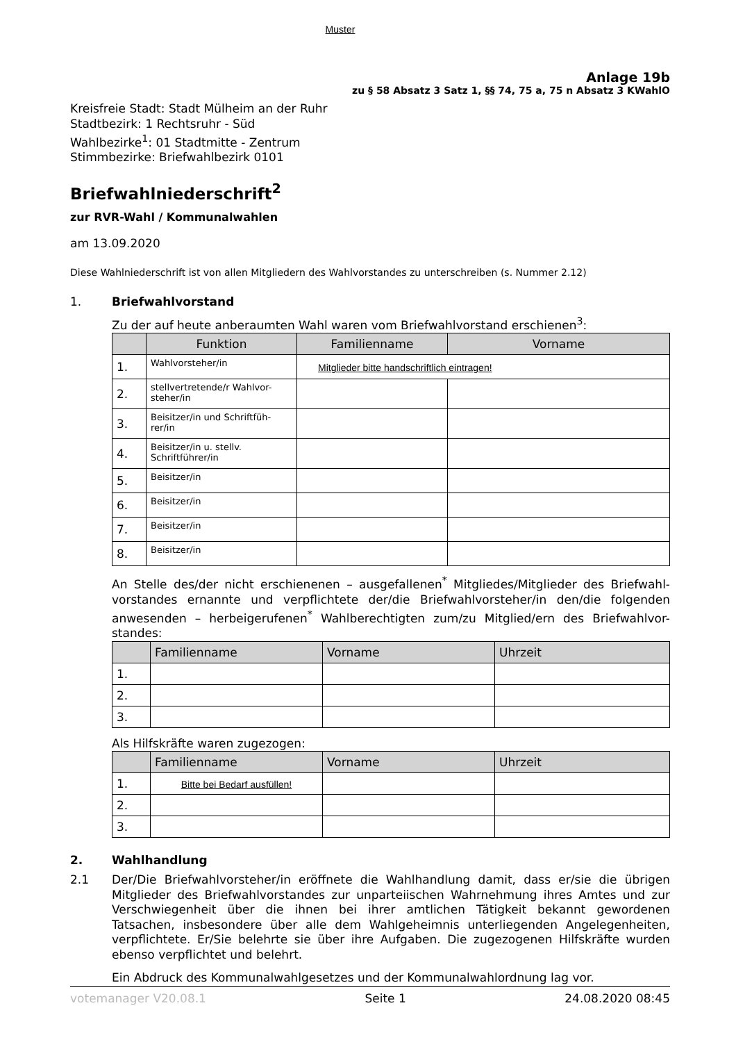Muster
Anlage 19b
zu § 58 Absatz 3 Satz 1, §§ 74, 75 a, 75 n Absatz 3 KWahlO
Kreisfreie Stadt: Stadt Mülheim an der Ruhr
Stadtbezirk: 1 Rechtsruhr - Süd
Wahlbezirke<sup>1</sup>: 01 Stadtmitte - Zentrum
Stimmbezirke: Briefwahlbezirk 0101
Briefwahlniederschrift<sup>2</sup>
zur RVR-Wahl / Kommunalwahlen
am 13.09.2020
Diese Wahlniederschrift ist von allen Mitgliedern des Wahlvorstandes zu unterschreiben (s. Nummer 2.12)
1. Briefwahlvorstand
Zu der auf heute anberaumten Wahl waren vom Briefwahlvorstand erschienen<sup>3</sup>:
| | Funktion | Familienname | Vorname |
| --- | --- | --- | --- |
| 1. | Wahlvorsteher/in | Mitglieder bitte handschriftlich eintragen! | |
| 2. | stellvertretende/r Wahlvor-steher/in | | |
| 3. | Beisitzer/in und Schriftfüh-rer/in | | |
| 4. | Beisitzer/in u. stellv. Schriftführer/in | | |
| 5. | Beisitzer/in | | |
| 6. | Beisitzer/in | | |
| 7. | Beisitzer/in | | |
| 8. | Beisitzer/in | | |
An Stelle des/der nicht erschienenen – ausgefallenen<sup>*</sup> Mitgliedes/Mitglieder des Briefwahl-vorstandes ernannte und verpflichtete der/die Briefwahlvorsteher/in den/die folgenden anwesenden – herbeigerufenen<sup>*</sup> Wahlberechtigten zum/zu Mitglied/ern des Briefwahlvor-standes:
| | Familienname | Vorname | Uhrzeit |
| --- | --- | --- | --- |
| 1. | | | |
| 2. | | | |
| 3. | | | |
Als Hilfskräfte waren zugezogen:
| | Familienname | Vorname | Uhrzeit |
| --- | --- | --- | --- |
| 1. | Bitte bei Bedarf ausfüllen! | | |
| 2. | | | |
| 3. | | | |
2. Wahlhandlung
2.1 Der/Die Briefwahlvorsteher/in eröffnete die Wahlhandlung damit, dass er/sie die übrigen Mitglieder des Briefwahlvorstandes zur unparteiischen Wahrnehmung ihres Amtes und zur Verschwiegenheit über die ihnen bei ihrer amtlichen Tätigkeit bekannt gewordenen Tatsachen, insbesondere über alle dem Wahlgeheimnis unterliegenden Angelegenheiten, verpflichtete. Er/Sie belehrte sie über ihre Aufgaben. Die zugezogenen Hilfskräfte wurden ebenso verpflichtet und belehrt.
Ein Abdruck des Kommunalwahlgesetzes und der Kommunalwahlordnung lag vor.
votemanager V20.08.1 Seite 1 24.08.2020 08:45